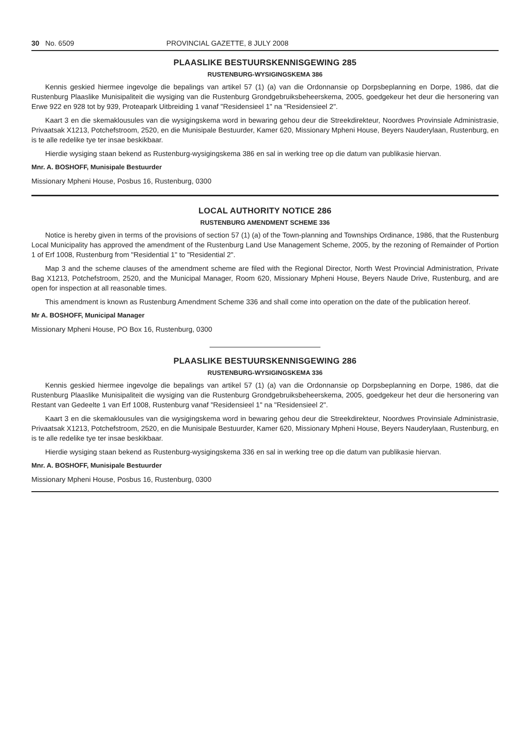30 No. 6509 PROVINCIAL GAZETTE, 8 JULY 2008
PLAASLIKE BESTUURSKENNISGEWING 285
RUSTENBURG-WYSIGINGSKEMA 386
Kennis geskied hiermee ingevolge die bepalings van artikel 57 (1) (a) van die Ordonnansie op Dorpsbeplanning en Dorpe, 1986, dat die Rustenburg Plaaslike Munisipaliteit die wysiging van die Rustenburg Grondgebruiksbeheerskema, 2005, goedgekeur het deur die hersonering van Erwe 922 en 928 tot by 939, Proteapark Uitbreiding 1 vanaf "Residensieel 1" na "Residensieel 2".
Kaart 3 en die skemaklousules van die wysigingskema word in bewaring gehou deur die Streekdirekteur, Noordwes Provinsiale Administrasie, Privaatsak X1213, Potchefstroom, 2520, en die Munisipale Bestuurder, Kamer 620, Missionary Mpheni House, Beyers Nauderylaan, Rustenburg, en is te alle redelike tye ter insae beskikbaar.
Hierdie wysiging staan bekend as Rustenburg-wysigingskema 386 en sal in werking tree op die datum van publikasie hiervan.
Mnr. A. BOSHOFF, Munisipale Bestuurder
Missionary Mpheni House, Posbus 16, Rustenburg, 0300
LOCAL AUTHORITY NOTICE 286
RUSTENBURG AMENDMENT SCHEME 336
Notice is hereby given in terms of the provisions of section 57 (1) (a) of the Town-planning and Townships Ordinance, 1986, that the Rustenburg Local Municipality has approved the amendment of the Rustenburg Land Use Management Scheme, 2005, by the rezoning of Remainder of Portion 1 of Erf 1008, Rustenburg from "Residential 1" to "Residential 2".
Map 3 and the scheme clauses of the amendment scheme are filed with the Regional Director, North West Provincial Administration, Private Bag X1213, Potchefstroom, 2520, and the Municipal Manager, Room 620, Missionary Mpheni House, Beyers Naude Drive, Rustenburg, and are open for inspection at all reasonable times.
This amendment is known as Rustenburg Amendment Scheme 336 and shall come into operation on the date of the publication hereof.
Mr A. BOSHOFF, Municipal Manager
Missionary Mpheni House, PO Box 16, Rustenburg, 0300
PLAASLIKE BESTUURSKENNISGEWING 286
RUSTENBURG-WYSIGINGSKEMA 336
Kennis geskied hiermee ingevolge die bepalings van artikel 57 (1) (a) van die Ordonnansie op Dorpsbeplanning en Dorpe, 1986, dat die Rustenburg Plaaslike Munisipaliteit die wysiging van die Rustenburg Grondgebruiksbeheerskema, 2005, goedgekeur het deur die hersonering van Restant van Gedeelte 1 van Erf 1008, Rustenburg vanaf "Residensieel 1" na "Residensieel 2".
Kaart 3 en die skemaklousules van die wysigingskema word in bewaring gehou deur die Streekdirekteur, Noordwes Provinsiale Administrasie, Privaatsak X1213, Potchefstroom, 2520, en die Munisipale Bestuurder, Kamer 620, Missionary Mpheni House, Beyers Nauderylaan, Rustenburg, en is te alle redelike tye ter insae beskikbaar.
Hierdie wysiging staan bekend as Rustenburg-wysigingskema 336 en sal in werking tree op die datum van publikasie hiervan.
Mnr. A. BOSHOFF, Munisipale Bestuurder
Missionary Mpheni House, Posbus 16, Rustenburg, 0300